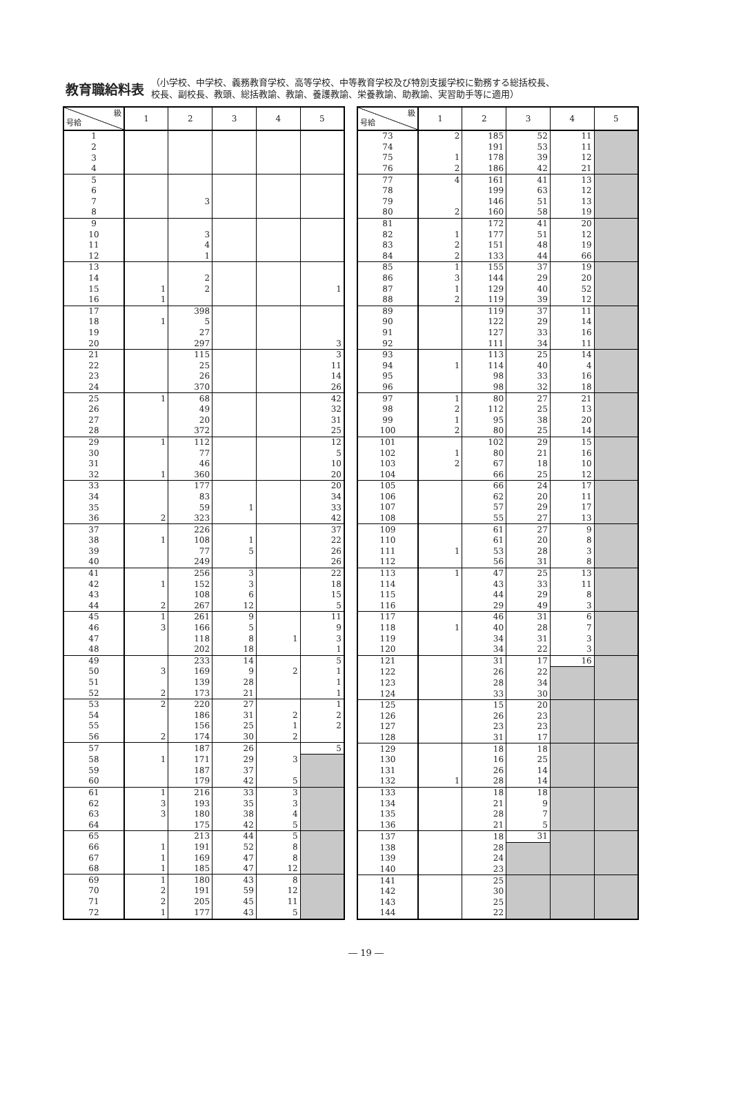教育職給料表
（小学校、中学校、義務教育学校、高等学校、中等教育学校及び特別支援学校に勤務する総括校長、
校長、副校長、教頭、総括教諭、教諭、養護教諭、栄養教諭、助教諭、実習助手等に適用）
| 級 号給 | 1 | 2 | 3 | 4 | 5 |
| --- | --- | --- | --- | --- | --- |
| 1 | | | | | |
| 2 | | | | | |
| 3 | | | | | |
| 4 | | | | | |
| 5 | | | | | |
| 6 | | | | | |
| 7 | | 3 | | | |
| 8 | | | | | |
| 9 | | | | | |
| 10 | | 3 | | | |
| 11 | | 4 | | | |
| 12 | | 1 | | | |
| 13 | | | | | |
| 14 | | 2 | | | |
| 15 | 1 | 2 | | | 1 |
| 16 | 1 | | | | |
| 17 | | 398 | | | |
| 18 | 1 | 5 | | | |
| 19 | | 27 | | | |
| 20 | | 297 | | | 3 |
| 21 | | 115 | | | 3 |
| 22 | | 25 | | | 11 |
| 23 | | 26 | | | 14 |
| 24 | | 370 | | | 26 |
| 25 | 1 | 68 | | | 42 |
| 26 | | 49 | | | 32 |
| 27 | | 20 | | | 31 |
| 28 | | 372 | | | 25 |
| 29 | 1 | 112 | | | 12 |
| 30 | | 77 | | | 5 |
| 31 | | 46 | | | 10 |
| 32 | 1 | 360 | | | 20 |
| 33 | | 177 | | | 20 |
| 34 | | 83 | | | 34 |
| 35 | | 59 | 1 | | 33 |
| 36 | 2 | 323 | | | 42 |
| 37 | | 226 | | | 37 |
| 38 | 1 | 108 | 1 | | 22 |
| 39 | | 77 | 5 | | 26 |
| 40 | | 249 | | | 26 |
| 41 | | 256 | 3 | | 22 |
| 42 | 1 | 152 | 3 | | 18 |
| 43 | | 108 | 6 | | 15 |
| 44 | 2 | 267 | 12 | | 5 |
| 45 | 1 | 261 | 9 | | 11 |
| 46 | 3 | 166 | 5 | | 9 |
| 47 | | 118 | 8 | 1 | 3 |
| 48 | | 202 | 18 | | 1 |
| 49 | | 233 | 14 | | 5 |
| 50 | 3 | 169 | 9 | 2 | 1 |
| 51 | | 139 | 28 | | 1 |
| 52 | 2 | 173 | 21 | | 1 |
| 53 | 2 | 220 | 27 | | 1 |
| 54 | | 186 | 31 | 2 | 2 |
| 55 | | 156 | 25 | 1 | 2 |
| 56 | 2 | 174 | 30 | 2 | |
| 57 | | 187 | 26 | | 5 |
| 58 | 1 | 171 | 29 | 3 | |
| 59 | | 187 | 37 | | |
| 60 | | 179 | 42 | 5 | |
| 61 | 1 | 216 | 33 | 3 | |
| 62 | 3 | 193 | 35 | 3 | |
| 63 | 3 | 180 | 38 | 4 | |
| 64 | | 175 | 42 | 5 | |
| 65 | | 213 | 44 | 5 | |
| 66 | 1 | 191 | 52 | 8 | |
| 67 | 1 | 169 | 47 | 8 | |
| 68 | 1 | 185 | 47 | 12 | |
| 69 | 1 | 180 | 43 | 8 | |
| 70 | 2 | 191 | 59 | 12 | |
| 71 | 2 | 205 | 45 | 11 | |
| 72 | 1 | 177 | 43 | 5 | |
| 級 号給 | 1 | 2 | 3 | 4 | 5 |
| --- | --- | --- | --- | --- | --- |
| 73 | 2 | 185 | 52 | 11 | |
| 74 | | 191 | 53 | 11 | |
| 75 | 1 | 178 | 39 | 12 | |
| 76 | 2 | 186 | 42 | 21 | |
| 77 | 4 | 161 | 41 | 13 | |
| 78 | | 199 | 63 | 12 | |
| 79 | | 146 | 51 | 13 | |
| 80 | 2 | 160 | 58 | 19 | |
| 81 | | 172 | 41 | 20 | |
| 82 | 1 | 177 | 51 | 12 | |
| 83 | 2 | 151 | 48 | 19 | |
| 84 | 2 | 133 | 44 | 66 | |
| 85 | 1 | 155 | 37 | 19 | |
| 86 | 3 | 144 | 29 | 20 | |
| 87 | 1 | 129 | 40 | 52 | |
| 88 | 2 | 119 | 39 | 12 | |
| 89 | | 119 | 37 | 11 | |
| 90 | | 122 | 29 | 14 | |
| 91 | | 127 | 33 | 16 | |
| 92 | | 111 | 34 | 11 | |
| 93 | | 113 | 25 | 14 | |
| 94 | 1 | 114 | 40 | 4 | |
| 95 | | 98 | 33 | 16 | |
| 96 | | 98 | 32 | 18 | |
| 97 | 1 | 80 | 27 | 21 | |
| 98 | 2 | 112 | 25 | 13 | |
| 99 | 1 | 95 | 38 | 20 | |
| 100 | 2 | 80 | 25 | 14 | |
| 101 | | 102 | 29 | 15 | |
| 102 | 1 | 80 | 21 | 16 | |
| 103 | 2 | 67 | 18 | 10 | |
| 104 | | 66 | 25 | 12 | |
| 105 | | 66 | 24 | 17 | |
| 106 | | 62 | 20 | 11 | |
| 107 | | 57 | 29 | 17 | |
| 108 | | 55 | 27 | 13 | |
| 109 | | 61 | 27 | 9 | |
| 110 | | 61 | 20 | 8 | |
| 111 | 1 | 53 | 28 | 3 | |
| 112 | | 56 | 31 | 8 | |
| 113 | 1 | 47 | 25 | 13 | |
| 114 | | 43 | 33 | 11 | |
| 115 | | 44 | 29 | 8 | |
| 116 | | 29 | 49 | 3 | |
| 117 | | 46 | 31 | 6 | |
| 118 | 1 | 40 | 28 | 7 | |
| 119 | | 34 | 31 | 3 | |
| 120 | | 34 | 22 | 3 | |
| 121 | | 31 | 17 | 16 | |
| 122 | | 26 | 22 | | |
| 123 | | 28 | 34 | | |
| 124 | | 33 | 30 | | |
| 125 | | 15 | 20 | | |
| 126 | | 26 | 23 | | |
| 127 | | 23 | 23 | | |
| 128 | | 31 | 17 | | |
| 129 | | 18 | 18 | | |
| 130 | | 16 | 25 | | |
| 131 | | 26 | 14 | | |
| 132 | 1 | 28 | 14 | | |
| 133 | | 18 | 18 | | |
| 134 | | 21 | 9 | | |
| 135 | | 28 | 7 | | |
| 136 | | 21 | 5 | | |
| 137 | | 18 | 31 | | |
| 138 | | 28 | | | |
| 139 | | 24 | | | |
| 140 | | 23 | | | |
| 141 | | 25 | | | |
| 142 | | 30 | | | |
| 143 | | 25 | | | |
| 144 | | 22 | | | |
― 19 ―